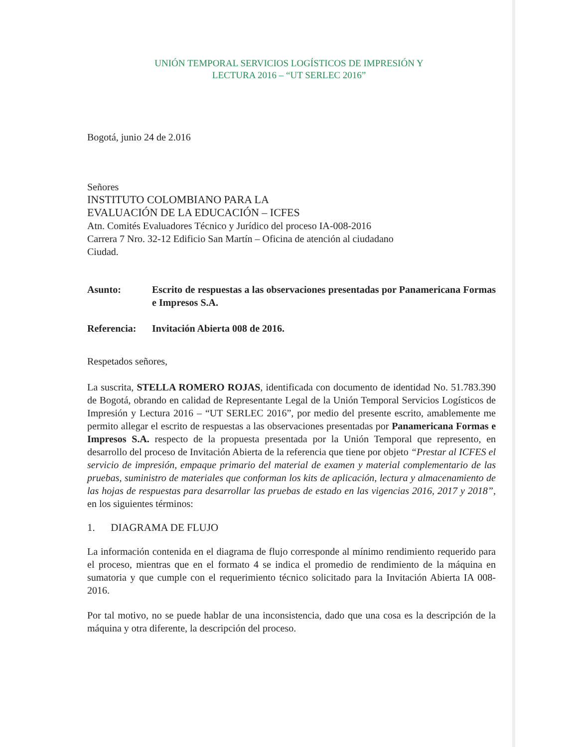UNIÓN TEMPORAL SERVICIOS LOGÍSTICOS DE IMPRESIÓN Y
LECTURA 2016 – “UT SERLEC 2016”
Bogotá, junio 24 de 2.016
Señores
INSTITUTO COLOMBIANO PARA LA
EVALUACIÓN DE LA EDUCACIÓN – ICFES
Atn. Comités Evaluadores Técnico y Jurídico del proceso IA-008-2016
Carrera 7 Nro. 32-12 Edificio San Martín – Oficina de atención al ciudadano
Ciudad.
Asunto: Escrito de respuestas a las observaciones presentadas por Panamericana Formas e Impresos S.A.
Referencia: Invitación Abierta 008 de 2016.
Respetados señores,
La suscrita, STELLA ROMERO ROJAS, identificada con documento de identidad No. 51.783.390 de Bogotá, obrando en calidad de Representante Legal de la Unión Temporal Servicios Logísticos de Impresión y Lectura 2016 – “UT SERLEC 2016”, por medio del presente escrito, amablemente me permito allegar el escrito de respuestas a las observaciones presentadas por Panamericana Formas e Impresos S.A. respecto de la propuesta presentada por la Unión Temporal que represento, en desarrollo del proceso de Invitación Abierta de la referencia que tiene por objeto “Prestar al ICFES el servicio de impresión, empaque primario del material de examen y material complementario de las pruebas, suministro de materiales que conforman los kits de aplicación, lectura y almacenamiento de las hojas de respuestas para desarrollar las pruebas de estado en las vigencias 2016, 2017 y 2018”, en los siguientes términos:
1. DIAGRAMA DE FLUJO
La información contenida en el diagrama de flujo corresponde al mínimo rendimiento requerido para el proceso, mientras que en el formato 4 se indica el promedio de rendimiento de la máquina en sumatoria y que cumple con el requerimiento técnico solicitado para la Invitación Abierta IA 008-2016.
Por tal motivo, no se puede hablar de una inconsistencia, dado que una cosa es la descripción de la máquina y otra diferente, la descripción del proceso.